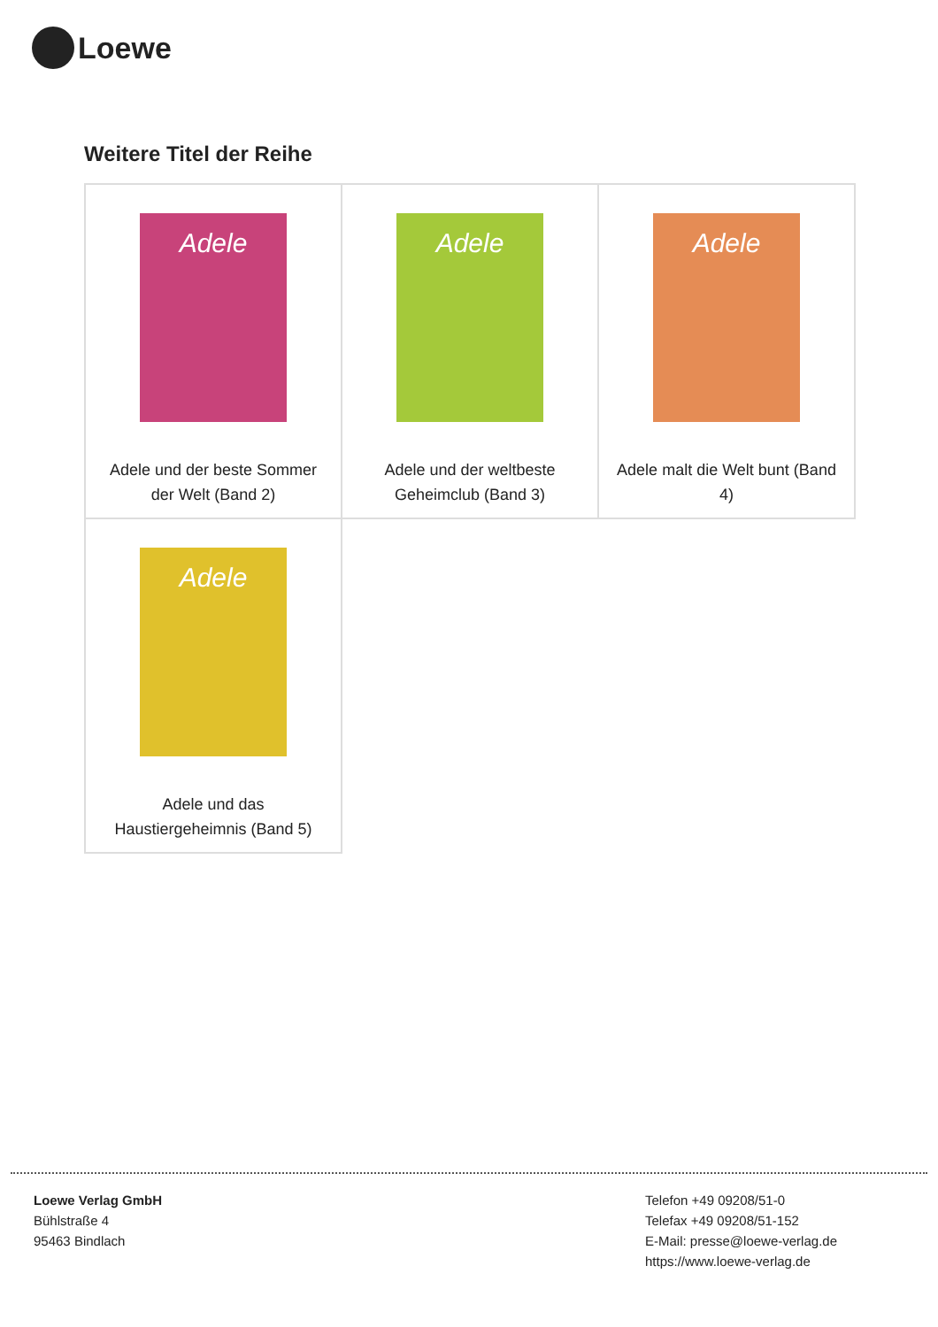Loewe
Weitere Titel der Reihe
| Adele Adele und der beste Sommer der Welt (Band 2) | Adele Adele und der weltbeste Geheimclub (Band 3) | Adele Adele malt die Welt bunt (Band 4) |
| Adele Adele und das Haustiergeheimnis (Band 5) | | |
Loewe Verlag GmbH
Bühlstraße 4
95463 Bindlach
Telefon +49 09208/51-0
Telefax +49 09208/51-152
E-Mail: presse@loewe-verlag.de
https://www.loewe-verlag.de